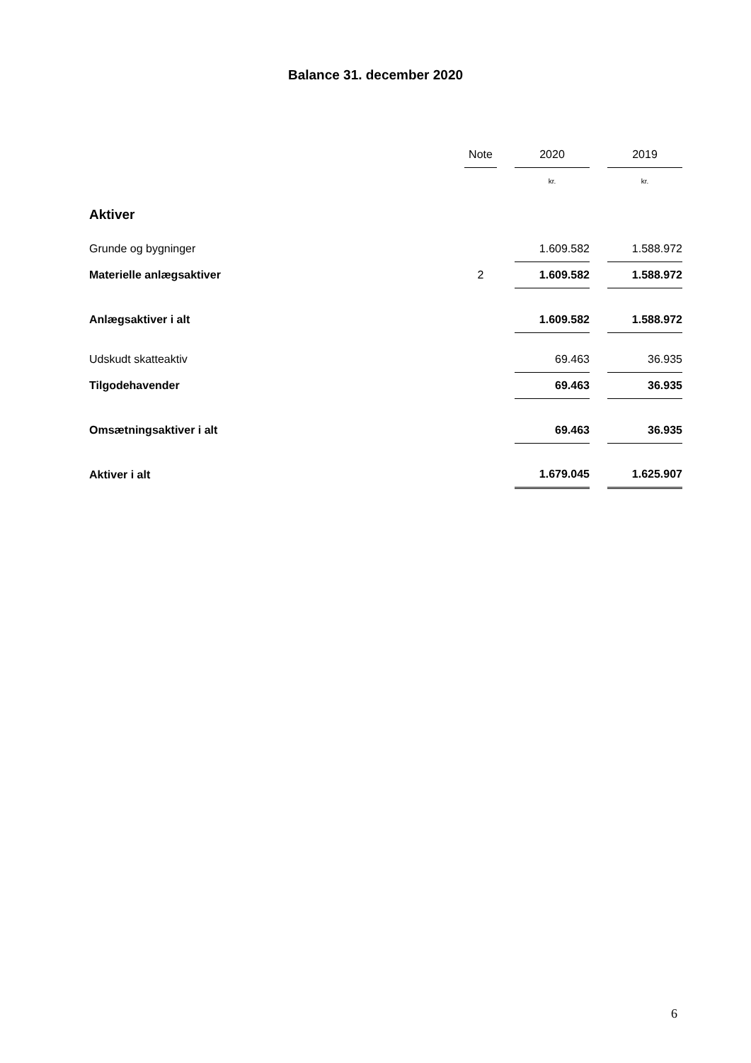Balance 31. december 2020
| | Note | | 2020 | | 2019 |
| --- | --- | --- | --- | --- | --- |
| | | | kr. | | kr. |
| Aktiver | | | | | |
| Grunde og bygninger | | | 1.609.582 | | 1.588.972 |
| Materielle anlægsaktiver | 2 | | 1.609.582 | | 1.588.972 |
| Anlægsaktiver i alt | | | 1.609.582 | | 1.588.972 |
| Udskudt skatteaktiv | | | 69.463 | | 36.935 |
| Tilgodehavender | | | 69.463 | | 36.935 |
| Omsætningsaktiver i alt | | | 69.463 | | 36.935 |
| Aktiver i alt | | | 1.679.045 | | 1.625.907 |
6